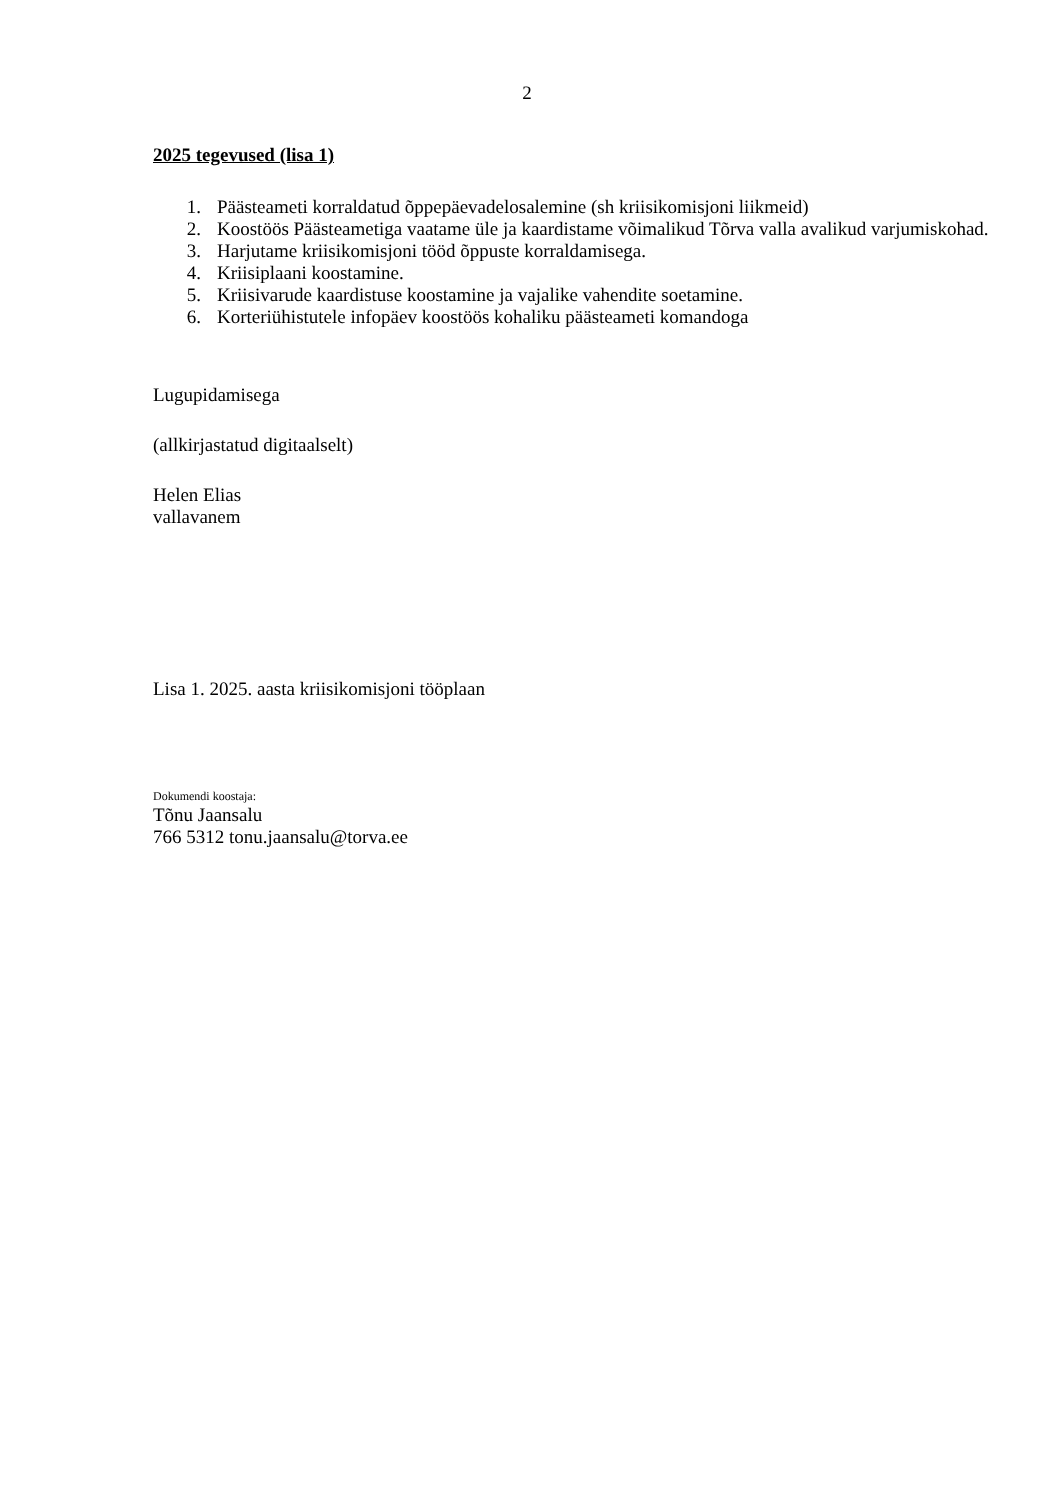2
2025 tegevused (lisa 1)
1. Päästeameti korraldatud õppepäevadelosalemine (sh kriisikomisjoni liikmeid)
2. Koostöös Päästeametiga vaatame üle ja kaardistame võimalikud Tõrva valla avalikud varjumiskohad.
3. Harjutame kriisikomisjoni tööd õppuste korraldamisega.
4. Kriisiplaani koostamine.
5. Kriisivarude kaardistuse koostamine ja vajalike vahendite soetamine.
6. Korteriühistutele infopäev koostöös kohaliku päästeameti komandoga
Lugupidamisega
(allkirjastatud digitaalselt)
Helen Elias
vallavanem
Lisa 1. 2025. aasta kriisikomisjoni tööplaan
Dokumendi koostaja:
Tõnu Jaansalu
766 5312 tonu.jaansalu@torva.ee